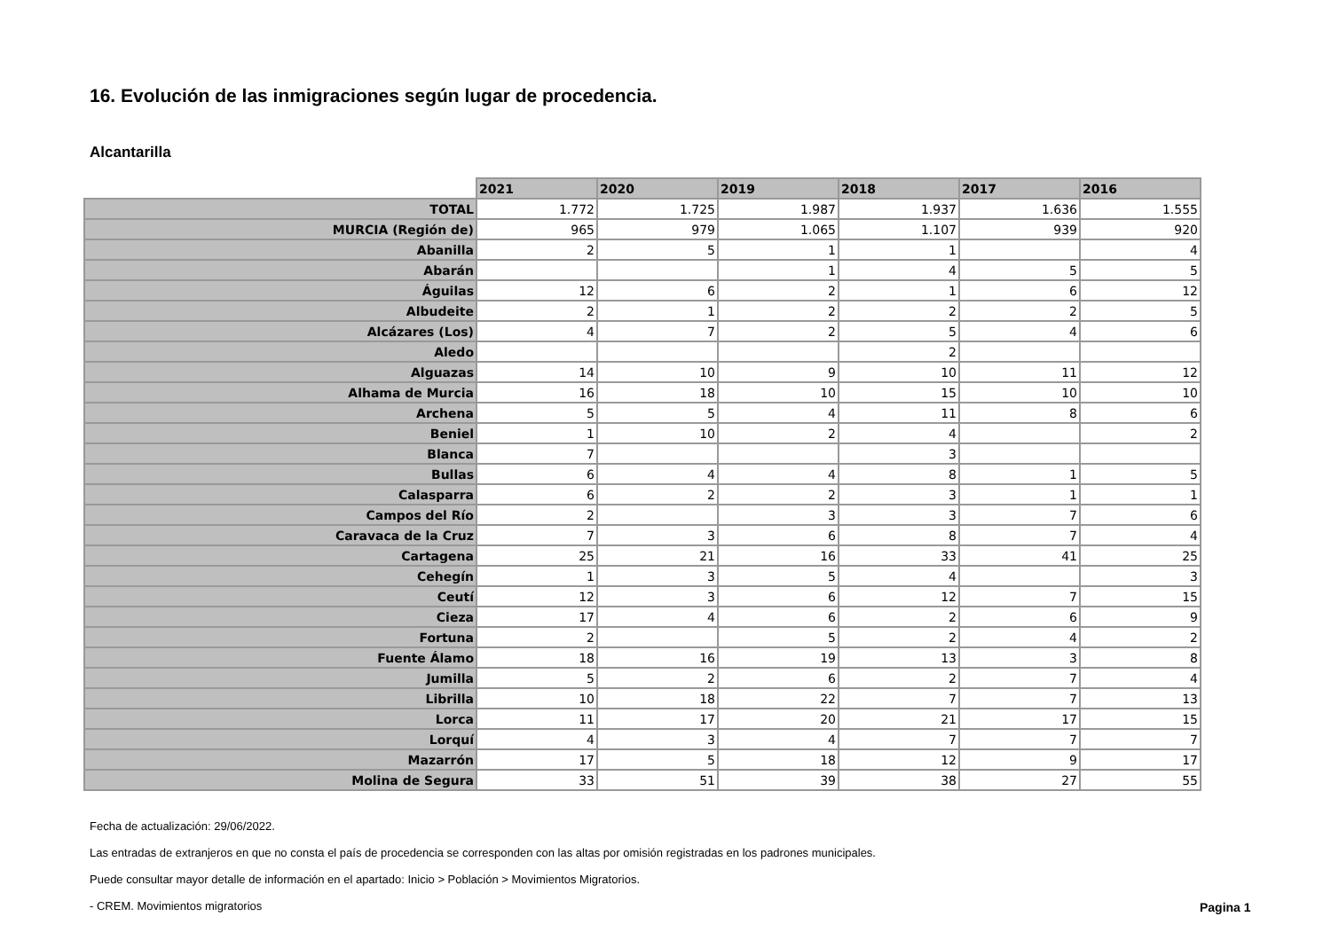16. Evolución de las inmigraciones según lugar de procedencia.
Alcantarilla
| | 2021 | 2020 | 2019 | 2018 | 2017 | 2016 |
| TOTAL | 1.772 | 1.725 | 1.987 | 1.937 | 1.636 | 1.555 |
| MURCIA (Región de) | 965 | 979 | 1.065 | 1.107 | 939 | 920 |
| Abanilla | 2 | 5 | 1 | 1 | | 4 |
| Abarán | | | 1 | 4 | 5 | 5 |
| Águilas | 12 | 6 | 2 | 1 | 6 | 12 |
| Albudeite | 2 | 1 | 2 | 2 | 2 | 5 |
| Alcázares (Los) | 4 | 7 | 2 | 5 | 4 | 6 |
| Aledo | | | | 2 | | |
| Alguazas | 14 | 10 | 9 | 10 | 11 | 12 |
| Alhama de Murcia | 16 | 18 | 10 | 15 | 10 | 10 |
| Archena | 5 | 5 | 4 | 11 | 8 | 6 |
| Beniel | 1 | 10 | 2 | 4 | | 2 |
| Blanca | 7 | | | 3 | | |
| Bullas | 6 | 4 | 4 | 8 | 1 | 5 |
| Calasparra | 6 | 2 | 2 | 3 | 1 | 1 |
| Campos del Río | 2 | | 3 | 3 | 7 | 6 |
| Caravaca de la Cruz | 7 | 3 | 6 | 8 | 7 | 4 |
| Cartagena | 25 | 21 | 16 | 33 | 41 | 25 |
| Cehegín | 1 | 3 | 5 | 4 | | 3 |
| Ceutí | 12 | 3 | 6 | 12 | 7 | 15 |
| Cieza | 17 | 4 | 6 | 2 | 6 | 9 |
| Fortuna | 2 | | 5 | 2 | 4 | 2 |
| Fuente Álamo | 18 | 16 | 19 | 13 | 3 | 8 |
| Jumilla | 5 | 2 | 6 | 2 | 7 | 4 |
| Librilla | 10 | 18 | 22 | 7 | 7 | 13 |
| Lorca | 11 | 17 | 20 | 21 | 17 | 15 |
| Lorquí | 4 | 3 | 4 | 7 | 7 | 7 |
| Mazarrón | 17 | 5 | 18 | 12 | 9 | 17 |
| Molina de Segura | 33 | 51 | 39 | 38 | 27 | 55 |
Fecha de actualización: 29/06/2022.
Las entradas de extranjeros en que no consta el país de procedencia se corresponden con las altas por omisión registradas en los padrones municipales.
Puede consultar mayor detalle de información en el apartado: Inicio > Población > Movimientos Migratorios.
- CREM. Movimientos migratorios
Pagina 1